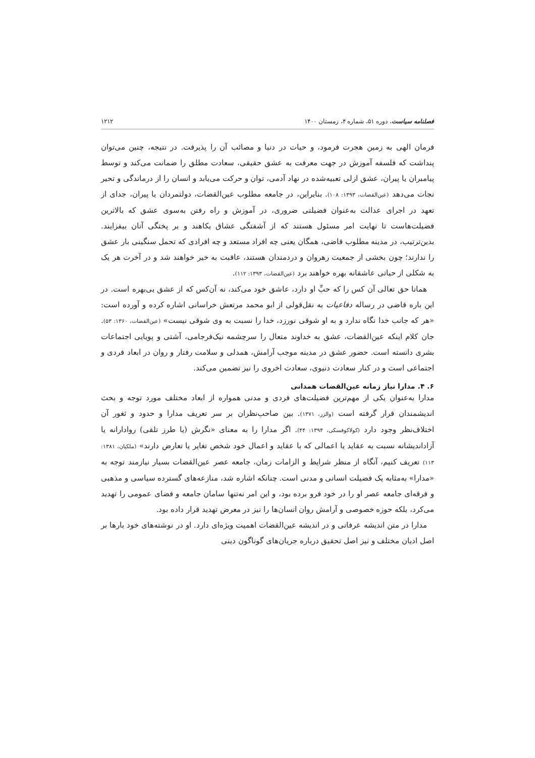فصلنامه سیاست، دوره ۵۱، شماره ۴، زمستان ۱۴۰۰ ۱۲۱۲
فرمان الهی به زمین هجرت فرمود، و حیات در دنیا و مصائب آن را پذیرفت. در نتیجه، چنین می‌توان پنداشت که فلسفه آموزش در جهت معرفت به عشق حقیقی، سعادت مطلق را ضمانت می‌کند و توسط پیامبران یا پیران، عشق ازلی تعبیه‌شده در نهاد آدمی، توان و حرکت می‌یابد و انسان را از درماندگی و تحیر نجات می‌دهد (عین‌القضات، ۱۳۹۳: ۱۰۸). بنابراین، در جامعه مطلوب عین‌القضات، دولتمردان یا پیران، جدای از تعهد در اجرای عدالت به‌عنوان فضیلتی ضروری، در آموزش و راه رفتن به‌سوی عشق که بالاترین فضیلت‌هاست تا نهایت امر مسئول هستند که از آشفتگی عشاق بکاهند و بر پختگی آنان بیفزایند. بدین‌ترتیب، در مدینه مطلوب قاضی، همگان یعنی چه افراد مستعد و چه افرادی که تحمل سنگینی بار عشق را ندارند؛ چون بخشی از جمعیت رهروان و دردمندان هستند، عاقبت به خیر خواهند شد و در آخرت هر یک به شکلی از حیاتی عاشقانه بهره خواهند برد (عین‌القضات، ۱۳۹۳: ۱۱۲).
همانا حق تعالی آن کس را که حبِّ او دارد، عاشق خود می‌کند، نه آن‌کس که از عشق بی‌بهره است. در این باره قاضی در رساله دفاعیات به نقل‌قولی از ابو محمد مرتعش خراسانی اشاره کرده و آورده است: «هر که جانب خدا نگاه ندارد و به او شوقی نورزد، خدا را نسبت به وی شوقی نیست» (عین‌القضات، ۱۳۶۰: ۵۳). جان کلام اینکه عین‌القضات، عشق به خداوند متعال را سرچشمه نیک‌فرجامی، آشتی و پویایی اجتماعات بشری دانسته است. حضور عشق در مدینه موجب آرامش، همدلی و سلامت رفتار و روان در ابعاد فردی و اجتماعی است و در کنار سعادت دنیوی، سعادت اخروی را نیز تضمین می‌کند.
۶. ۴. مدارا نیاز زمانه عین‌القضات همدانی
مدارا به‌عنوان یکی از مهم‌ترین فضیلت‌های فردی و مدنی همواره از ابعاد مختلف مورد توجه و بحث اندیشمندان قرار گرفته است (والزر، ۱۳۷۱). بین صاحب‌نظران بر سر تعریف مدارا و حدود و ثغور آن اختلاف‌نظر وجود دارد (کولاکوفسکی، ۱۳۹۴: ۴۴). اگر مدارا را به معنای «نگرش (یا طرز تلقی) روادارانه یا آزاداندیشانه نسبت به عقاید یا اعمالی که با عقاید و اعمال خود شخص تغایر یا تعارض دارند» (ملکیان، ۱۳۸۱: ۱۱۳) تعریف کنیم، آنگاه از منظر شرایط و الزامات زمان، جامعه عصر عین‌القضات بسیار نیازمند توجه به «مدارا» به‌مثابه یک فضیلت انسانی و مدنی است. چنانکه اشاره شد، منازعه‌های گسترده سیاسی و مذهبی و فرقه‌ای جامعه عصر او را در خود فرو برده بود، و این امر نه‌تنها سامان جامعه و فضای عمومی را تهدید می‌کرد، بلکه حوزه خصوصی و آرامش روان انسان‌ها را نیز در معرض تهدید قرار داده بود.
مدارا در متن اندیشه عرفانی و در اندیشه عین‌القضات اهمیت ویژه‌ای دارد. او در نوشته‌های خود بارها بر اصل ادیان مختلف و نیز اصل تحقیق درباره جریان‌های گوناگون دینی